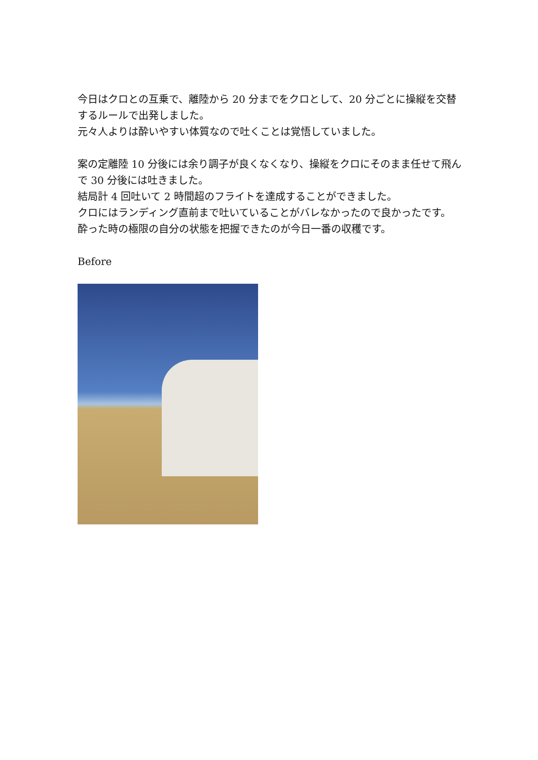今日はクロとの互乗で、離陸から 20 分までをクロとして、20 分ごとに操縦を交替するルールで出発しました。
元々人よりは酔いやすい体質なので吐くことは覚悟していました。
案の定離陸 10 分後には余り調子が良くなくなり、操縦をクロにそのまま任せて飛んで 30 分後には吐きました。
結局計 4 回吐いて 2 時間超のフライトを達成することができました。
クロにはランディング直前まで吐いていることがバレなかったので良かったです。
酔った時の極限の自分の状態を把握できたのが今日一番の収穫です。
Before